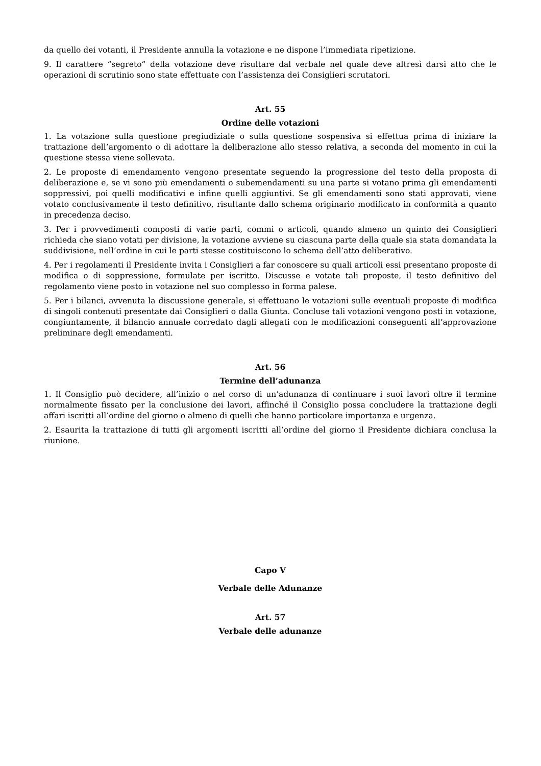da quello dei votanti, il Presidente annulla la votazione e ne dispone l’immediata ripetizione.
9. Il carattere “segreto” della votazione deve risultare dal verbale nel quale deve altresì darsi atto che le operazioni di scrutinio sono state effettuate con l’assistenza dei Consiglieri scrutatori.
Art. 55
Ordine delle votazioni
1. La votazione sulla questione pregiudiziale o sulla questione sospensiva si effettua prima di iniziare la trattazione dell’argomento o di adottare la deliberazione allo stesso relativa, a seconda del momento in cui la questione stessa viene sollevata.
2. Le proposte di emendamento vengono presentate seguendo la progressione del testo della proposta di deliberazione e, se vi sono più emendamenti o subemendamenti su una parte si votano prima gli emendamenti soppressivi, poi quelli modificativi e infine quelli aggiuntivi. Se gli emendamenti sono stati approvati, viene votato conclusivamente il testo definitivo, risultante dallo schema originario modificato in conformità a quanto in precedenza deciso.
3. Per i provvedimenti composti di varie parti, commi o articoli, quando almeno un quinto dei Consiglieri richieda che siano votati per divisione, la votazione avviene su ciascuna parte della quale sia stata domandata la suddivisione, nell’ordine in cui le parti stesse costituiscono lo schema dell’atto deliberativo.
4. Per i regolamenti il Presidente invita i Consiglieri a far conoscere su quali articoli essi presentano proposte di modifica o di soppressione, formulate per iscritto. Discusse e votate tali proposte, il testo definitivo del regolamento viene posto in votazione nel suo complesso in forma palese.
5. Per i bilanci, avvenuta la discussione generale, si effettuano le votazioni sulle eventuali proposte di modifica di singoli contenuti presentate dai Consiglieri o dalla Giunta. Concluse tali votazioni vengono posti in votazione, congiuntamente, il bilancio annuale corredato dagli allegati con le modificazioni conseguenti all’approvazione preliminare degli emendamenti.
Art. 56
Termine dell’adunanza
1. Il Consiglio può decidere, all’inizio o nel corso di un’adunanza di continuare i suoi lavori oltre il termine normalmente fissato per la conclusione dei lavori, affinché il Consiglio possa concludere la trattazione degli affari iscritti all’ordine del giorno o almeno di quelli che hanno particolare importanza e urgenza.
2. Esaurita la trattazione di tutti gli argomenti iscritti all’ordine del giorno il Presidente dichiara conclusa la riunione.
Capo V
Verbale delle Adunanze
Art. 57
Verbale delle adunanze